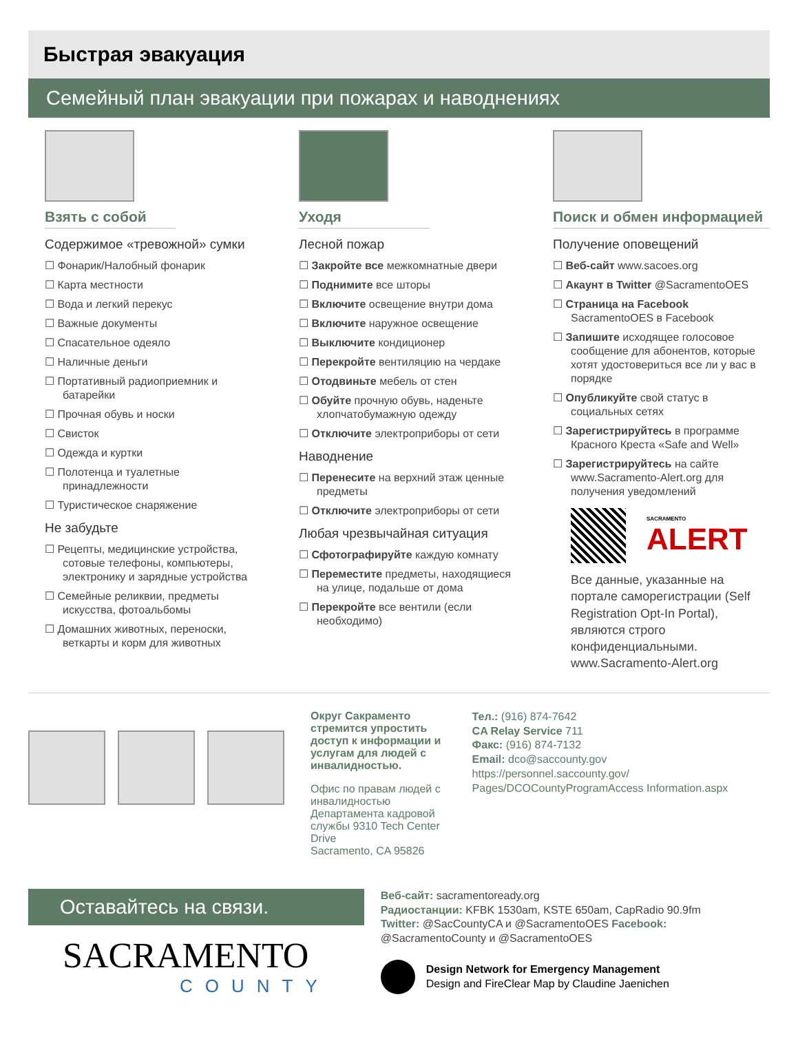Быстрая эвакуация
Семейный план эвакуации при пожарах и наводнениях
Взять с собой
Содержимое «тревожной» сумки
☐ Фонарик/Налобный фонарик
☐ Карта местности
☐ Вода и легкий перекус
☐ Важные документы
☐ Спасательное одеяло
☐ Наличные деньги
☐ Портативный радиоприемник и батарейки
☐ Прочная обувь и носки
☐ Свисток
☐ Одежда и куртки
☐ Полотенца и туалетные принадлежности
☐ Туристическое снаряжение
Не забудьте
☐ Рецепты, медицинские устройства, сотовые телефоны, компьютеры, электронику и зарядные устройства
☐ Семейные реликвии, предметы искусства, фотоальбомы
☐ Домашних животных, переноски, веткарты и корм для животных
Уходя
Лесной пожар
☐ Закройте все межкомнатные двери
☐ Поднимите все шторы
☐ Включите освещение внутри дома
☐ Включите наружное освещение
☐ Выключите кондиционер
☐ Перекройте вентиляцию на чердаке
☐ Отодвиньте мебель от стен
☐ Обуйте прочную обувь, наденьте хлопчатобумажную одежду
☐ Отключите электроприборы от сети
Наводнение
☐ Перенесите на верхний этаж ценные предметы
☐ Отключите электроприборы от сети
Любая чрезвычайная ситуация
☐ Сфотографируйте каждую комнату
☐ Переместите предметы, находящиеся на улице, подальше от дома
☐ Перекройте все вентили (если необходимо)
Поиск и обмен информацией
Получение оповещений
☐ Веб-сайт www.sacoes.org
☐ Акаунт в Twitter @SacramentoOES
☐ Страница на Facebook SacramentoOES в Facebook
☐ Запишите исходящее голосовое сообщение для абонентов, которые хотят удостовериться все ли у вас в порядке
☐ Опубликуйте свой статус в социальных сетях
☐ Зарегистрируйтесь в программе Красного Креста «Safe and Well»
☐ Зарегистрируйтесь на сайте www.Sacramento-Alert.org для получения уведомлений
SACRAMENTO
ALERT
Все данные, указанные на портале саморегистрации (Self Registration Opt-In Portal), являются строго конфиденциальными. www.Sacramento-Alert.org
Округ Сакраменто стремится упростить доступ к информации и услугам для людей с инвалидностью.
Офис по правам людей с инвалидностью Департамента кадровой службы 9310 Tech Center Drive
Sacramento, CA 95826
Тел.: (916) 874-7642
CA Relay Service 711
Факс: (916) 874-7132
Email: dco@saccounty.gov
https://personnel.saccounty.gov/ Pages/DCOCountyProgramAccess Information.aspx
Оставайтесь на связи.
SACRAMENTO
COUNTY
Веб-сайт: sacramentoready.org
Радиостанции: KFBK 1530am, KSTE 650am, CapRadio 90.9fm
Twitter: @SacCountyCA и @SacramentoOES Facebook: @SacramentoCounty и @SacramentoOES
Design Network for Emergency Management
Design and FireClear Map by Claudine Jaenichen